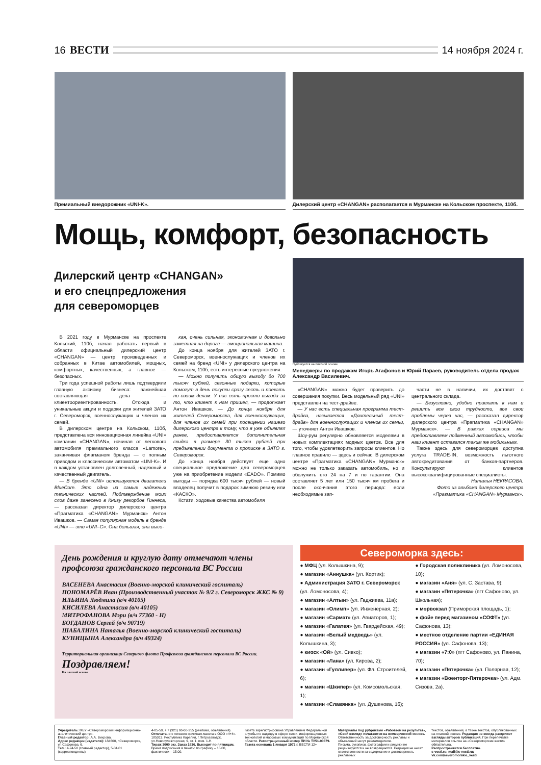16 ВЕСТИ 14 ноября 2024 г.
Премиальный внедорожник «UNI-K».
Дилерский центр «CHANGAN» располагается в Мурманске на Кольском проспекте, 110б.
Мощь, комфорт, безопасность
Дилерский центр «CHANGAN»
и его спецпредложения
для североморцев
В 2021 году в Мурманске на проспекте Кольский, 110б, начал работать первый в области официальный дилерский центр «CHANGAN» — центр произведенных и собранных в Китае автомобилей, мощных, комфортных, качественных, а главное — безопасных.
Три года успешной работы лишь подтвердили главную аксиому бизнеса: важнейшая составляющая дела — клиентоориентированность. Отсюда и уникальные акции и подарки для жителей ЗАТО г. Североморск, военнослужащих и членов их семей.
В дилерском центре на Кольском, 110б, представлена вся инновационная линейка «UNI» компании «CHANGAN», начиная от легкового автомобиля премиального класса «Lamore», заканчивая флагманом бренда — с полным приводом и классическим автоматом «UNI-K». И в каждом установлен долговечный, надежный и качественный двигатель.
— В бренде «UNI» используются двигатели BlueCore. Это одна из самых надежных технических частей. Подтверждение моих слов даже занесено в Книгу рекордов Гиннеса, — рассказал директор дилерского центра «Прагматика «CHANGAN» Мурманск» Антон Ивашков. — Самая популярная модель в бренде «UNI» — это «UNI–C». Она большая, она высо-
кая, очень сильная, экономичная и довольно заметная на дороге — эмоциональная машина.
До конца ноября для жителей ЗАТО г. Североморск, военнослужащих и членов их семей на бренд «UNI» у дилерского центра на Кольском, 110б, есть интересные предложения.
— Можно получить общую выгоду до 700 тысяч рублей, сезонные подарки, которые помогут в день покупки сразу сесть и поехать по своим делам. У нас есть просто выгода за то, что клиент к нам пришел, — продолжает Антон Ивашков. — До конца ноября для жителей Североморска, для военнослужащих, для членов их семей при посещении нашего дилерского центра к тому, что я уже объявлял ранее, предоставляется дополнительная скидка в размере 30 тысяч рублей при предъявлении документа о прописке в ЗАТО г. Североморск.
До конца ноября действует еще одно специальное предложение для североморцев уже на приобретение модели «EADO». Помимо выгоды — порядка 600 тысяч рублей — новый владелец получит в подарок зимнюю резину или «КАСКО».
Кстати, ходовые качества автомобиля
Публикуется на платной основе
Менеджеры по продажам Игорь Агафонов и Юрий Параев, руководитель отдела продаж Александр Василевич.
«CHANGAN» можно будет проверить до совершения покупки. Весь модельный ряд «UNI» представлен на тест-драйве.
— У нас есть специальная программа тест-драйва, называется «Длительный тест-драйв» для военнослужащих и членов их семьи, — уточняет Антон Ивашков.
Шоу-рум регулярно обновляется моделями в новых комплектациях модных цветов. Все для того, чтобы удовлетворить запросы клиентов. Но главное правило — здесь и сейчас. В дилерском центре «Прагматика «CHANGAN» Мурманск» можно не только заказать автомобиль, но и обслужить его 24 на 7 и по гарантии. Она составляет 5 лет или 150 тысяч км пробега и после окончания этого периода: если необходимые зап-
части не в наличии, их доставят с центрального склада.
— Безусловно, удобно приехать к нам и решить все свои трудности, все свои проблемы через нас, — рассказал директор дилерского центра «Прагматика «CHANGAN» Мурманск». — В рамках сервиса мы предоставляем подменный автомобиль, чтобы наш клиент оставался таким же мобильным.
Также здесь для североморцев доступна услуга TRADE-IN, возможность льготного автокредитования от банков-партнеров. Консультируют клиентов высококвалифицированные специалисты.
Наталья НЕКРАСОВА.
Фото из альбома дилерского центра «Прагматика «CHANGAN» Мурманск».
День рождения и круглую дату отмечают члены профсоюза гражданского персонала ВС России
ВАСЕНЕВА Анастасия (Военно-морской клинический госпиталь)
ПОНОМАРЁВ Иван (Производственный участок № 9/2 г. Североморск ЖКС № 9)
ИЛЬИНА Людмила (в/ч 40105)
КИСИЛЕВА Анастасия (в/ч 40105)
МИТРОФАНОВА Мэри (в/ч 77360 - Н)
БОГДАНОВ Сергей (в/ч 90719)
ШАБАЛИНА Наталья (Военно-морской клинический госпиталь)
КУНИЦЫНА Александра (в/ч 49324)
Территориальная организаци Северного флота Профсоюза гражданского персонала ВС России. Поздравляем!
На платной основе
Североморка здесь:
● МФЦ (ул. Колышкина, 9);
● магазин «Аннушка» (ул. Кортик);
● Администрация ЗАТО г. Североморск (ул. Ломоносова, 4);
● магазин «Алтын» (ул. Гаджиева, 11а);
● магазин «Олимп» (ул. Инженерная, 2);
● магазин «Сармат» (ул. Авиаторов, 1);
● магазин «Галатея» (ул. Гвардейская, 49);
● магазин «Белый медведь» (ул. Колышкина, 3);
● киоск «Ой» (ул. Сивко);
● магазин «Лана» (ул. Кирова, 2);
● магазин «Гулливер» (ул. Фл. Строителей, 6);
● магазин «Шкипер» (ул. Комсомольская, 1);
● магазин «Славянка» (ул. Душенова, 16);
● Городская поликлиника (ул. Ломоносова, 10);
● магазин «Аня» (ул. С. Застава, 9);
● магазин «Пятерочка» (пгт Сафоново, ул. Школьная);
● морвокзал (Приморская площадь, 1);
● фойе перед магазином «СОФТ» (ул. Сафонова, 13);
● местное отделение партии «ЕДИНАЯ РОССИЯ» (ул. Сафонова, 13);
● магазин «7:0» (пгт Сафоново, ул. Панина, 70);
● магазин «Пятерочка» (ул. Полярная, 12);
● магазин «Военторг-Пятерочка» (ул. Адм. Сизова, 2а).
Учредитель: МБУ «Североморский информационно-аналитический центр».
Главный редактор: А.А. Вихрова.
Адрес редакции (издателя): 184600, г.Североморск, ул.Сафонова, 6.
Тел.: 4-74-50 (главный редактор), 5-04-01 (корреспонденты),
4-05-50, + 7 (921) 66-60-255 (реклама, объявления).
Отпечатано с готового оригинал-макета в ООО «4+4». 185013, Республика Карелия, г.Петрозаводск, ул.Новосулажгорская, 9, эт. 1, пом. 1-Н.
Тираж 3000 экз. Заказ 1636. Выходит по пятницам.
Время подписания в печать: по графику – 15.00, фактически – 15.00.
Газета зарегистрирована Управлением Федеральной службы по надзору в сфере связи, информационных технологий и массовых коммуникаций по Мурманской области. Регистрационный номер ПИ № ТУ51-00379.
Газета основана 1 января 1972 г. ВЕСТИ 12+
Материалы под рубриками «Работаем на результат», «Свой взгляд» печатаются на коммерческой основе. Ответственность за достоверность рекламы и объявлений несут рекламодатели.
Письма, рукописи, фотографии и рисунки не рецензируются и не возвращаются. Редакция не несет ответственности за содержание и достоверность рекламных
текстов, объявлений, а также текстов, опубликованных на платной основе. Редакция не всегда разделяет взгляды авторов публикаций. При перепечатке материалов ссылка на «Североморские вести» обязательна.
Распространяется бесплатно.
s-vesti.ru; mail@s-vesti.ru; vk.com/severomorskie_vesti